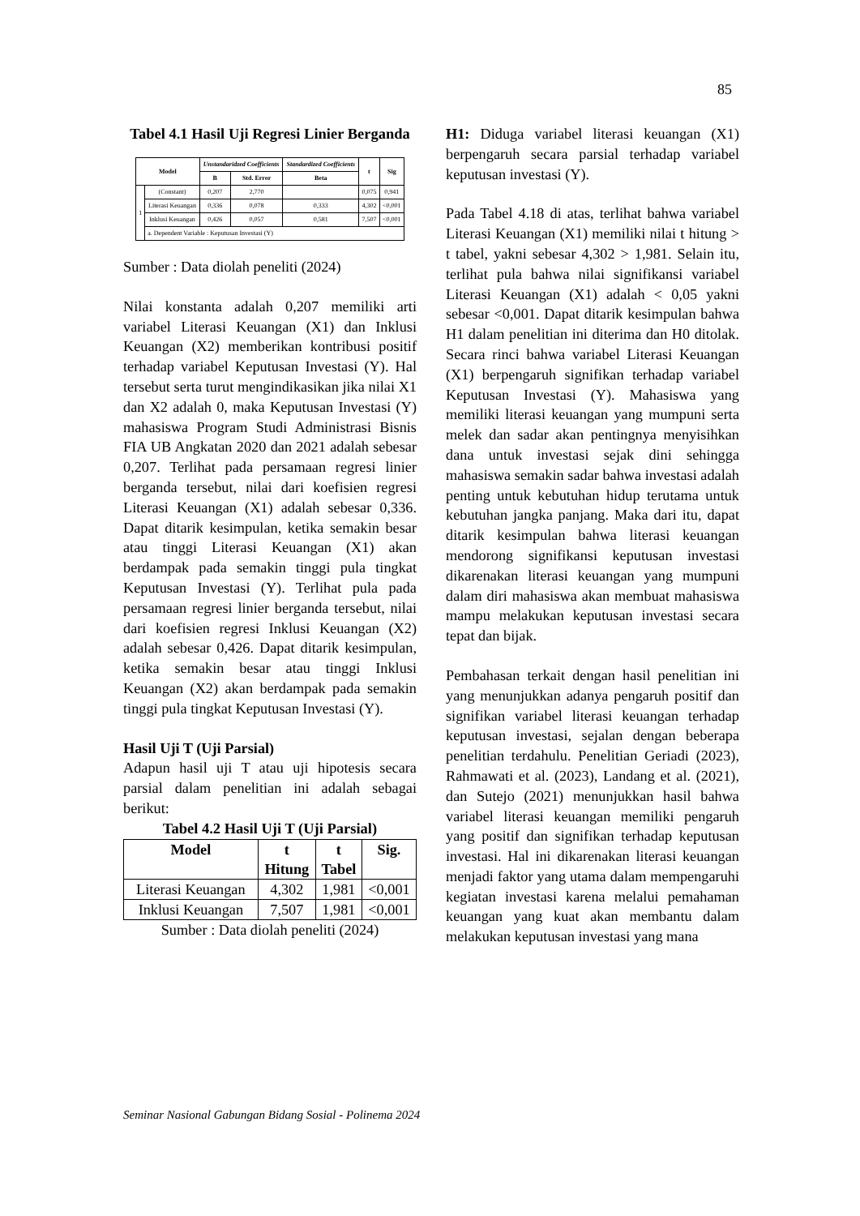85
Tabel 4.1 Hasil Uji Regresi Linier Berganda
| Model | | Unstandaridzed Coefficients | | Standardized Coefficients | t | Sig |
| --- | --- | --- | --- | --- | --- | --- |
| | | B | Std. Error | Beta | | |
| 1 | (Constant) | 0,207 | 2,770 | | 0,075 | 0,941 |
| | Literasi Keuangan | 0,336 | 0,078 | 0,333 | 4,302 | <0,001 |
| | Inklusi Keuangan | 0,426 | 0,057 | 0,581 | 7,507 | <0,001 |
| | a. Dependent Variable : Keputusan Investasi (Y) | | | | | |
Sumber : Data diolah peneliti (2024)
Nilai konstanta adalah 0,207 memiliki arti variabel Literasi Keuangan (X1) dan Inklusi Keuangan (X2) memberikan kontribusi positif terhadap variabel Keputusan Investasi (Y). Hal tersebut serta turut mengindikasikan jika nilai X1 dan X2 adalah 0, maka Keputusan Investasi (Y) mahasiswa Program Studi Administrasi Bisnis FIA UB Angkatan 2020 dan 2021 adalah sebesar 0,207. Terlihat pada persamaan regresi linier berganda tersebut, nilai dari koefisien regresi Literasi Keuangan (X1) adalah sebesar 0,336. Dapat ditarik kesimpulan, ketika semakin besar atau tinggi Literasi Keuangan (X1) akan berdampak pada semakin tinggi pula tingkat Keputusan Investasi (Y). Terlihat pula pada persamaan regresi linier berganda tersebut, nilai dari koefisien regresi Inklusi Keuangan (X2) adalah sebesar 0,426. Dapat ditarik kesimpulan, ketika semakin besar atau tinggi Inklusi Keuangan (X2) akan berdampak pada semakin tinggi pula tingkat Keputusan Investasi (Y).
Hasil Uji T (Uji Parsial)
Adapun hasil uji T atau uji hipotesis secara parsial dalam penelitian ini adalah sebagai berikut:
Tabel 4.2 Hasil Uji T (Uji Parsial)
| Model | t Hitung | t Tabel | Sig. |
| --- | --- | --- | --- |
| Literasi Keuangan | 4,302 | 1,981 | <0,001 |
| Inklusi Keuangan | 7,507 | 1,981 | <0,001 |
Sumber : Data diolah peneliti (2024)
H1: Diduga variabel literasi keuangan (X1) berpengaruh secara parsial terhadap variabel keputusan investasi (Y).
Pada Tabel 4.18 di atas, terlihat bahwa variabel Literasi Keuangan (X1) memiliki nilai t hitung > t tabel, yakni sebesar 4,302 > 1,981. Selain itu, terlihat pula bahwa nilai signifikansi variabel Literasi Keuangan (X1) adalah < 0,05 yakni sebesar <0,001. Dapat ditarik kesimpulan bahwa H1 dalam penelitian ini diterima dan H0 ditolak. Secara rinci bahwa variabel Literasi Keuangan (X1) berpengaruh signifikan terhadap variabel Keputusan Investasi (Y). Mahasiswa yang memiliki literasi keuangan yang mumpuni serta melek dan sadar akan pentingnya menyisihkan dana untuk investasi sejak dini sehingga mahasiswa semakin sadar bahwa investasi adalah penting untuk kebutuhan hidup terutama untuk kebutuhan jangka panjang. Maka dari itu, dapat ditarik kesimpulan bahwa literasi keuangan mendorong signifikansi keputusan investasi dikarenakan literasi keuangan yang mumpuni dalam diri mahasiswa akan membuat mahasiswa mampu melakukan keputusan investasi secara tepat dan bijak.
Pembahasan terkait dengan hasil penelitian ini yang menunjukkan adanya pengaruh positif dan signifikan variabel literasi keuangan terhadap keputusan investasi, sejalan dengan beberapa penelitian terdahulu. Penelitian Geriadi (2023), Rahmawati et al. (2023), Landang et al. (2021), dan Sutejo (2021) menunjukkan hasil bahwa variabel literasi keuangan memiliki pengaruh yang positif dan signifikan terhadap keputusan investasi. Hal ini dikarenakan literasi keuangan menjadi faktor yang utama dalam mempengaruhi kegiatan investasi karena melalui pemahaman keuangan yang kuat akan membantu dalam melakukan keputusan investasi yang mana
Seminar Nasional Gabungan Bidang Sosial - Polinema 2024